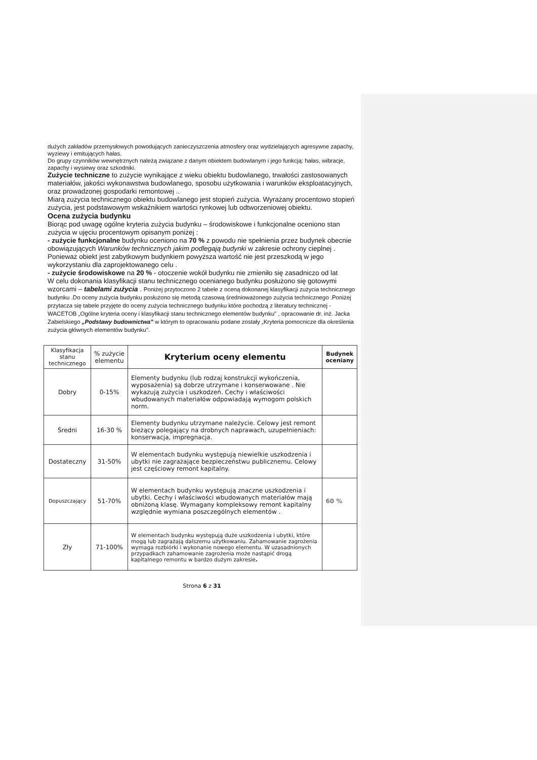dużych zakładów przemysłowych powodujących zanieczyszczenia atmosfery oraz wydzielających agresywne zapachy, wyziewy i emitujących hałas.
Do grupy czynników wewnętrznych należą związane z danym obiektem budowlanym i jego funkcją: hałas, wibracje, zapachy i wysiewy oraz szkodniki.
Zużycie techniczne to zużycie wynikające z wieku obiektu budowlanego, trwałości zastosowanych materiałów, jakości wykonawstwa budowlanego, sposobu użytkowania i warunków eksploatacyjnych, oraz prowadzonej gospodarki remontowej ..
Miarą zużycia technicznego obiektu budowlanego jest stopień zużycia. Wyrażany procentowo stopień zużycia, jest podstawowym wskaźnikiem wartości rynkowej lub odtworzeniowej obiektu.
Ocena zużycia budynku
Biorąc pod uwagę ogólne kryteria zużycia budynku – środowiskowe i funkcjonalne oceniono stan zużycia w ujęciu procentowym opisanym poniżej :
- zużycie funkcjonalne budynku oceniono na 70 % z powodu nie spełnienia przez budynek obecnie obowiązujących Warunków technicznych jakim podlegają budynki w zakresie ochrony cieplnej . Ponieważ obiekt jest zabytkowym budynkiem powyższa wartość nie jest przeszkodą w jego wykorzystaniu dla zaprojektowanego celu .
- zużycie środowiskowe na 20 % - otoczenie wokół budynku nie zmieniło się zasadniczo od lat
W celu dokonania klasyfikacji stanu technicznego ocenianego budynku posłużono się gotowymi wzorcami – tabelami zużycia . Poniżej przytoczono 2 tabele z oceną dokonanej klasyfikacji zużycia technicznego budynku .Do oceny zużycia budynku posłużono się metodą czasową średnioważonego zużycia technicznego .Poniżej przytacza się tabele przyjęte do oceny zużycia technicznego budynku które pochodzą z literatury technicznej - WACETOB „Ogólne kryteria oceny i klasyfikacji stanu technicznego elementów budynku" , opracowanie dr. inż. Jacka Zabielskiego „Podstawy budownictwa" w którym to opracowaniu podane zostały „Kryteria pomocnicze dla określenia zużycia głównych elementów budynku".
| Klasyfikacja stanu technicznego | % zużycie elementu | Kryterium oceny elementu | Budynek oceniany |
| --- | --- | --- | --- |
| Dobry | 0-15% | Elementy budynku (lub rodzaj konstrukcji wykończenia, wyposażenia) są dobrze utrzymane i konserwowane . Nie wykazują zużycia i uszkodzeń. Cechy i właściwości wbudowanych materiałów odpowiadają wymogom polskich norm. | |
| Średni | 16-30 % | Elementy budynku utrzymane należycie. Celowy jest remont bieżący polegający na drobnych naprawach, uzupełnieniach: konserwacja, impregnacja. | |
| Dostateczny | 31-50% | W elementach budynku występują niewielkie uszkodzenia i ubytki nie zagrażające bezpieczeństwu publicznemu. Celowy jest częściowy remont kapitalny. | |
| Dopuszczający | 51-70% | W elementach budynku występują znaczne uszkodzenia i ubytki. Cechy i właściwości wbudowanych materiałów mają obniżoną klasę. Wymagany kompleksowy remont kapitalny względnie wymiana poszczególnych elementów . | 60 % |
| Zły | 71-100% | W elementach budynku występują duże uszkodzenia i ubytki, które mogą lub zagrażają dalszemu użytkowaniu. Zahamowanie zagrożenia wymaga rozbiórki i wykonanie nowego elementu. W uzasadnionych przypadkach zahamowanie zagrożenia może nastąpić drogą kapitalnego remontu w bardzo dużym zakresie . | |
Strona 6 z 31